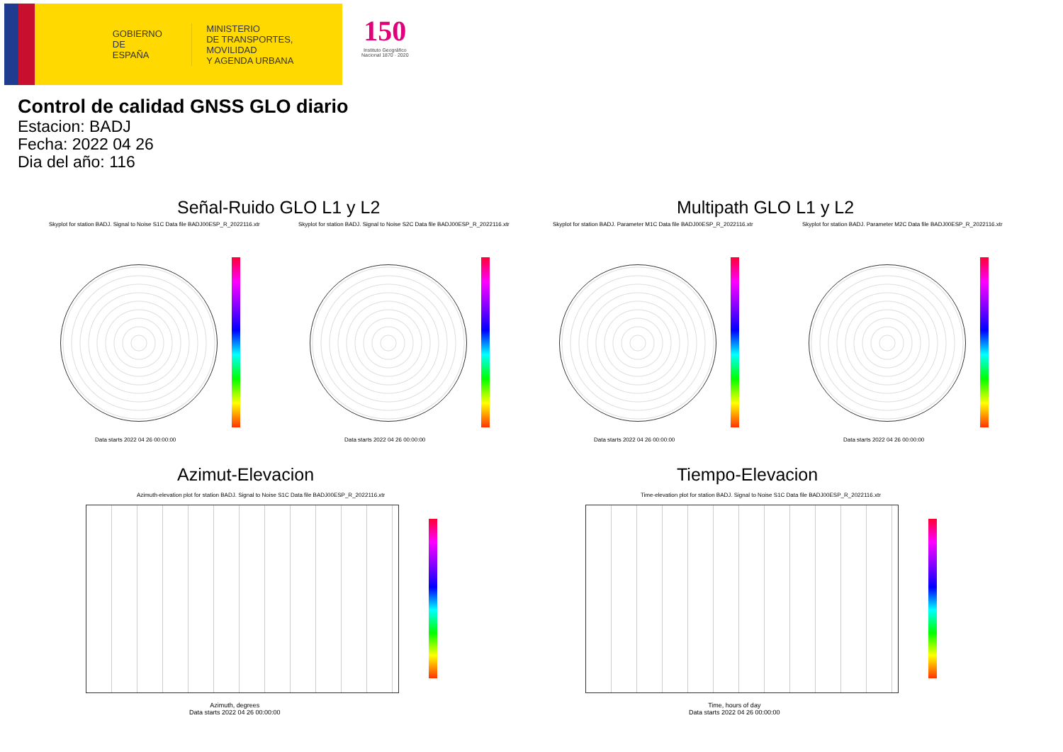GOBIERNO
DE ESPAÑA
MINISTERIO
DE TRANSPORTES, MOVILIDAD
Y AGENDA URBANA
150
Instituto Geográfico
Nacional 1870 · 2020
Control de calidad GNSS GLO diario
Estacion: BADJ
Fecha: 2022 04 26
Dia del año: 116
Señal-Ruido GLO L1 y L2 Multipath GLO L1 y L2
Skyplot for station BADJ. Signal to Noise S1C Data file BADJ00ESP_R_2022116.xtr Skyplot for station BADJ. Signal to Noise S2C Data file BADJ00ESP_R_2022116.xtr Skyplot for station BADJ. Parameter M1C Data file BADJ00ESP_R_2022116.xtr Skyplot for station BADJ. Parameter M2C Data file BADJ00ESP_R_2022116.xtr
Data starts 2022 04 26 00:00:00 Data starts 2022 04 26 00:00:00 Data starts 2022 04 26 00:00:00 Data starts 2022 04 26 00:00:00
Azimut-Elevacion Tiempo-Elevacion
Azimuth-elevation plot for station BADJ. Signal to Noise S1C Data file BADJ00ESP_R_2022116.xtr Time-elevation plot for station BADJ. Signal to Noise S1C Data file BADJ00ESP_R_2022116.xtr
Azimuth, degrees
Data starts 2022 04 26 00:00:00
Time, hours of day
Data starts 2022 04 26 00:00:00